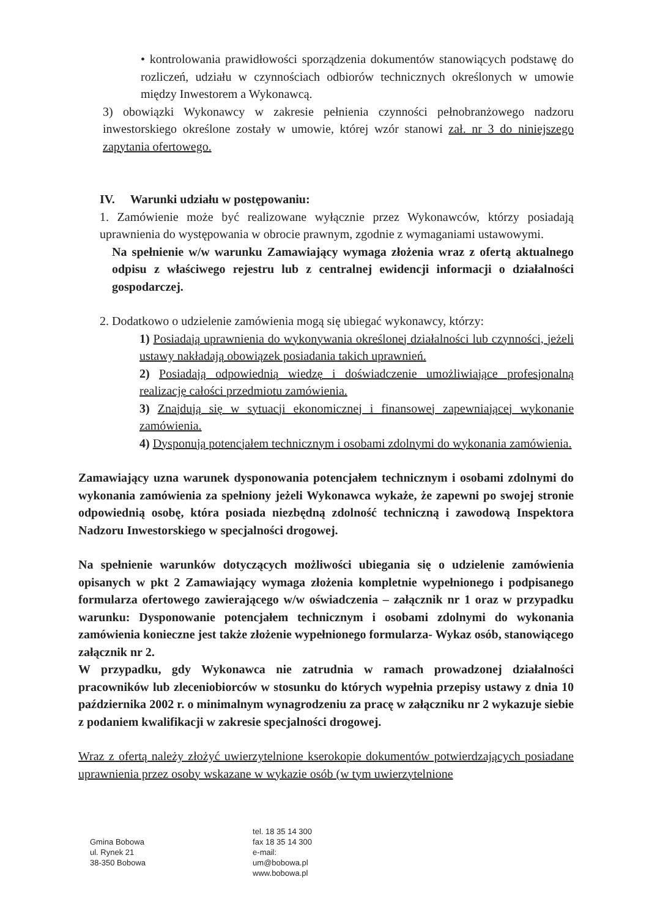• kontrolowania prawidłowości sporządzenia dokumentów stanowiących podstawę do rozliczeń, udziału w czynnościach odbiorów technicznych określonych w umowie między Inwestorem a Wykonawcą.
3) obowiązki Wykonawcy w zakresie pełnienia czynności pełnobranżowego nadzoru inwestorskiego określone zostały w umowie, której wzór stanowi zał. nr 3 do niniejszego zapytania ofertowego.
IV. Warunki udziału w postępowaniu:
1. Zamówienie może być realizowane wyłącznie przez Wykonawców, którzy posiadają uprawnienia do występowania w obrocie prawnym, zgodnie z wymaganiami ustawowymi.
Na spełnienie w/w warunku Zamawiający wymaga złożenia wraz z ofertą aktualnego odpisu z właściwego rejestru lub z centralnej ewidencji informacji o działalności gospodarczej.
2. Dodatkowo o udzielenie zamówienia mogą się ubiegać wykonawcy, którzy:
1) Posiadają uprawnienia do wykonywania określonej działalności lub czynności, jeżeli ustawy nakładają obowiązek posiadania takich uprawnień.
2) Posiadają odpowiednią wiedzę i doświadczenie umożliwiające profesjonalną realizację całości przedmiotu zamówienia.
3) Znajdują się w sytuacji ekonomicznej i finansowej zapewniającej wykonanie zamówienia.
4) Dysponują potencjałem technicznym i osobami zdolnymi do wykonania zamówienia.
Zamawiający uzna warunek dysponowania potencjałem technicznym i osobami zdolnymi do wykonania zamówienia za spełniony jeżeli Wykonawca wykaże, że zapewni po swojej stronie odpowiednią osobę, która posiada niezbędną zdolność techniczną i zawodową Inspektora Nadzoru Inwestorskiego w specjalności drogowej.
Na spełnienie warunków dotyczących możliwości ubiegania się o udzielenie zamówienia opisanych w pkt 2 Zamawiający wymaga złożenia kompletnie wypełnionego i podpisanego formularza ofertowego zawierającego w/w oświadczenia – załącznik nr 1 oraz w przypadku warunku: Dysponowanie potencjałem technicznym i osobami zdolnymi do wykonania zamówienia konieczne jest także złożenie wypełnionego formularza- Wykaz osób, stanowiącego załącznik nr 2.
W przypadku, gdy Wykonawca nie zatrudnia w ramach prowadzonej działalności pracowników lub zleceniobiorców w stosunku do których wypełnia przepisy ustawy z dnia 10 października 2002 r. o minimalnym wynagrodzeniu za pracę w załączniku nr 2 wykazuje siebie z podaniem kwalifikacji w zakresie specjalności drogowej.
Wraz z ofertą należy złożyć uwierzytelnione kserokopie dokumentów potwierdzających posiadane uprawnienia przez osoby wskazane w wykazie osób (w tym uwierzytelnione
Gmina Bobowa
ul. Rynek 21
38-350 Bobowa
tel. 18 35 14 300
fax 18 35 14 300
e-mail:
um@bobowa.pl
www.bobowa.pl